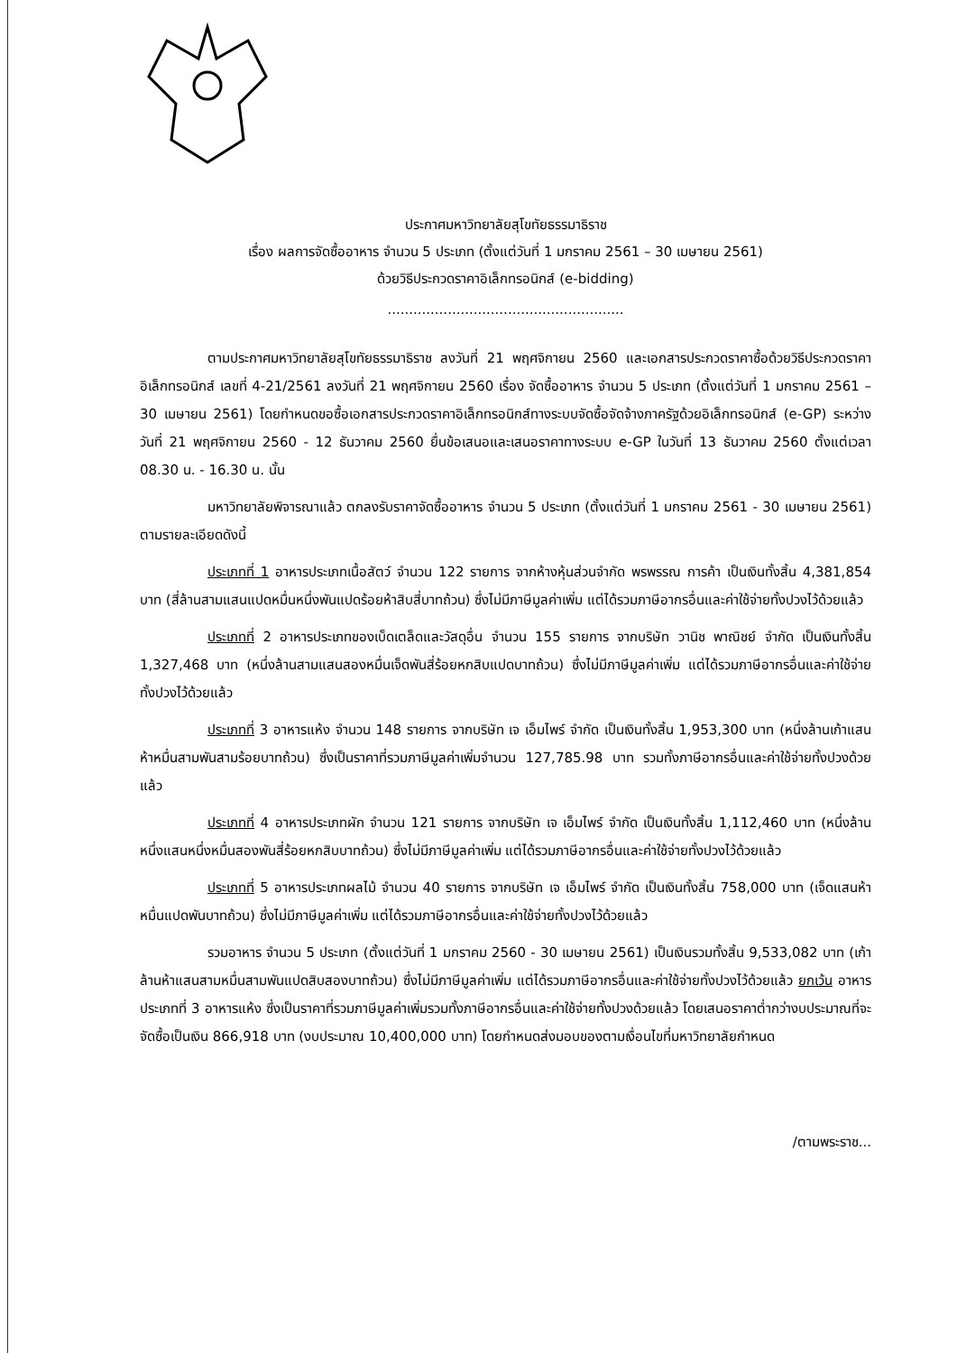ประกาศมหาวิทยาลัยสุโขทัยธรรมาธิราช
เรื่อง ผลการจัดซื้ออาหาร จำนวน 5 ประเภท (ตั้งแต่วันที่ 1 มกราคม 2561 – 30 เมษายน 2561)
ด้วยวิธีประกวดราคาอิเล็กทรอนิกส์ (e-bidding)
.......................................................
ตามประกาศมหาวิทยาลัยสุโขทัยธรรมาธิราช ลงวันที่ 21 พฤศจิกายน 2560 และเอกสารประกวดราคาซื้อด้วยวิธีประกวดราคาอิเล็กทรอนิกส์ เลขที่ 4-21/2561 ลงวันที่ 21 พฤศจิกายน 2560 เรื่อง จัดซื้ออาหาร จำนวน 5 ประเภท (ตั้งแต่วันที่ 1 มกราคม 2561 – 30 เมษายน 2561) โดยกำหนดขอซื้อเอกสารประกวดราคาอิเล็กทรอนิกส์ทางระบบจัดซื้อจัดจ้างภาครัฐด้วยอิเล็กทรอนิกส์ (e-GP) ระหว่างวันที่ 21 พฤศจิกายน 2560 - 12 ธันวาคม 2560 ยื่นข้อเสนอและเสนอราคาทางระบบ e-GP ในวันที่ 13 ธันวาคม 2560 ตั้งแต่เวลา 08.30 น. - 16.30 น. นั้น
มหาวิทยาลัยพิจารณาแล้ว ตกลงรับราคาจัดซื้ออาหาร จำนวน 5 ประเภท (ตั้งแต่วันที่ 1 มกราคม 2561 - 30 เมษายน 2561) ตามรายละเอียดดังนี้
ประเภทที่ 1 อาหารประเภทเนื้อสัตว์ จำนวน 122 รายการ จากห้างหุ้นส่วนจำกัด พรพรรณ การค้า เป็นเงินทั้งสิ้น 4,381,854 บาท (สี่ล้านสามแสนแปดหมื่นหนึ่งพันแปดร้อยห้าสิบสี่บาทถ้วน) ซึ่งไม่มีภาษีมูลค่าเพิ่ม แต่ได้รวมภาษีอากรอื่นและค่าใช้จ่ายทั้งปวงไว้ด้วยแล้ว
ประเภทที่ 2 อาหารประเภทของเบ็ดเตล็ดและวัสดุอื่น จำนวน 155 รายการ จากบริษัท วานิช พาณิชย์ จำกัด เป็นเงินทั้งสิ้น 1,327,468 บาท (หนึ่งล้านสามแสนสองหมื่นเจ็ดพันสี่ร้อยหกสิบแปดบาทถ้วน) ซึ่งไม่มีภาษีมูลค่าเพิ่ม แต่ได้รวมภาษีอากรอื่นและค่าใช้จ่ายทั้งปวงไว้ด้วยแล้ว
ประเภทที่ 3 อาหารแห้ง จำนวน 148 รายการ จากบริษัท เจ เอ็มไพร์ จำกัด เป็นเงินทั้งสิ้น 1,953,300 บาท (หนึ่งล้านเก้าแสนห้าหมื่นสามพันสามร้อยบาทถ้วน) ซึ่งเป็นราคาที่รวมภาษีมูลค่าเพิ่มจำนวน 127,785.98 บาท รวมทั้งภาษีอากรอื่นและค่าใช้จ่ายทั้งปวงด้วยแล้ว
ประเภทที่ 4 อาหารประเภทผัก จำนวน 121 รายการ จากบริษัท เจ เอ็มไพร์ จำกัด เป็นเงินทั้งสิ้น 1,112,460 บาท (หนึ่งล้านหนึ่งแสนหนึ่งหมื่นสองพันสี่ร้อยหกสิบบาทถ้วน) ซึ่งไม่มีภาษีมูลค่าเพิ่ม แต่ได้รวมภาษีอากรอื่นและค่าใช้จ่ายทั้งปวงไว้ด้วยแล้ว
ประเภทที่ 5 อาหารประเภทผลไม้ จำนวน 40 รายการ จากบริษัท เจ เอ็มไพร์ จำกัด เป็นเงินทั้งสิ้น 758,000 บาท (เจ็ดแสนห้าหมื่นแปดพันบาทถ้วน) ซึ่งไม่มีภาษีมูลค่าเพิ่ม แต่ได้รวมภาษีอากรอื่นและค่าใช้จ่ายทั้งปวงไว้ด้วยแล้ว
รวมอาหาร จำนวน 5 ประเภท (ตั้งแต่วันที่ 1 มกราคม 2560 - 30 เมษายน 2561) เป็นเงินรวมทั้งสิ้น 9,533,082 บาท (เก้าล้านห้าแสนสามหมื่นสามพันแปดสิบสองบาทถ้วน) ซึ่งไม่มีภาษีมูลค่าเพิ่ม แต่ได้รวมภาษีอากรอื่นและค่าใช้จ่ายทั้งปวงไว้ด้วยแล้ว ยกเว้น อาหารประเภทที่ 3 อาหารแห้ง ซึ่งเป็นราคาที่รวมภาษีมูลค่าเพิ่มรวมทั้งภาษีอากรอื่นและค่าใช้จ่ายทั้งปวงด้วยแล้ว โดยเสนอราคาต่ำกว่างบประมาณที่จะจัดซื้อเป็นเงิน 866,918 บาท (งบประมาณ 10,400,000 บาท) โดยกำหนดส่งมอบของตามเงื่อนไขที่มหาวิทยาลัยกำหนด
/ตามพระราช...